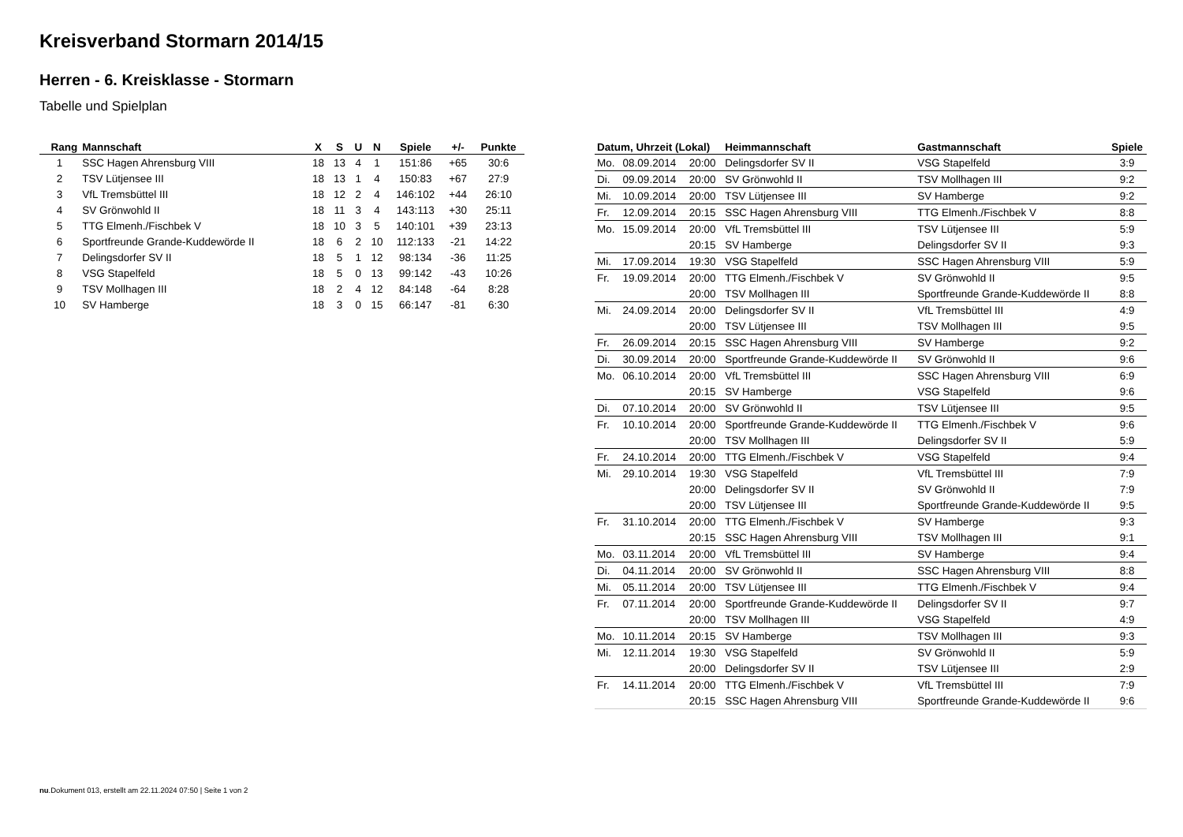Kreisverband Stormarn 2014/15
Herren - 6. Kreisklasse - Stormarn
Tabelle und Spielplan
| Rang | Mannschaft | X | S | U | N | Spiele | +/- | Punkte |
| --- | --- | --- | --- | --- | --- | --- | --- | --- |
| 1 | SSC Hagen Ahrensburg VIII | 18 | 13 | 4 | 1 | 151:86 | +65 | 30:6 |
| 2 | TSV Lütjensee III | 18 | 13 | 1 | 4 | 150:83 | +67 | 27:9 |
| 3 | VfL Tremsbüttel III | 18 | 12 | 2 | 4 | 146:102 | +44 | 26:10 |
| 4 | SV Grönwohld II | 18 | 11 | 3 | 4 | 143:113 | +30 | 25:11 |
| 5 | TTG Elmenh./Fischbek V | 18 | 10 | 3 | 5 | 140:101 | +39 | 23:13 |
| 6 | Sportfreunde Grande-Kuddewörde II | 18 | 6 | 2 | 10 | 112:133 | -21 | 14:22 |
| 7 | Delingsdorfer SV II | 18 | 5 | 1 | 12 | 98:134 | -36 | 11:25 |
| 8 | VSG Stapelfeld | 18 | 5 | 0 | 13 | 99:142 | -43 | 10:26 |
| 9 | TSV Mollhagen III | 18 | 2 | 4 | 12 | 84:148 | -64 | 8:28 |
| 10 | SV Hamberge | 18 | 3 | 0 | 15 | 66:147 | -81 | 6:30 |
| Datum, Uhrzeit (Lokal) | | | Heimmannschaft | Gastmannschaft | Spiele |
| --- | --- | --- | --- | --- | --- |
| Mo. | 08.09.2014 | 20:00 | Delingsdorfer SV II | VSG Stapelfeld | 3:9 |
| Di. | 09.09.2014 | 20:00 | SV Grönwohld II | TSV Mollhagen III | 9:2 |
| Mi. | 10.09.2014 | 20:00 | TSV Lütjensee III | SV Hamberge | 9:2 |
| Fr. | 12.09.2014 | 20:15 | SSC Hagen Ahrensburg VIII | TTG Elmenh./Fischbek V | 8:8 |
| Mo. | 15.09.2014 | 20:00 | VfL Tremsbüttel III | TSV Lütjensee III | 5:9 |
| | | 20:15 | SV Hamberge | Delingsdorfer SV II | 9:3 |
| Mi. | 17.09.2014 | 19:30 | VSG Stapelfeld | SSC Hagen Ahrensburg VIII | 5:9 |
| Fr. | 19.09.2014 | 20:00 | TTG Elmenh./Fischbek V | SV Grönwohld II | 9:5 |
| | | 20:00 | TSV Mollhagen III | Sportfreunde Grande-Kuddewörde II | 8:8 |
| Mi. | 24.09.2014 | 20:00 | Delingsdorfer SV II | VfL Tremsbüttel III | 4:9 |
| | | 20:00 | TSV Lütjensee III | TSV Mollhagen III | 9:5 |
| Fr. | 26.09.2014 | 20:15 | SSC Hagen Ahrensburg VIII | SV Hamberge | 9:2 |
| Di. | 30.09.2014 | 20:00 | Sportfreunde Grande-Kuddewörde II | SV Grönwohld II | 9:6 |
| Mo. | 06.10.2014 | 20:00 | VfL Tremsbüttel III | SSC Hagen Ahrensburg VIII | 6:9 |
| | | 20:15 | SV Hamberge | VSG Stapelfeld | 9:6 |
| Di. | 07.10.2014 | 20:00 | SV Grönwohld II | TSV Lütjensee III | 9:5 |
| Fr. | 10.10.2014 | 20:00 | Sportfreunde Grande-Kuddewörde II | TTG Elmenh./Fischbek V | 9:6 |
| | | 20:00 | TSV Mollhagen III | Delingsdorfer SV II | 5:9 |
| Fr. | 24.10.2014 | 20:00 | TTG Elmenh./Fischbek V | VSG Stapelfeld | 9:4 |
| Mi. | 29.10.2014 | 19:30 | VSG Stapelfeld | VfL Tremsbüttel III | 7:9 |
| | | 20:00 | Delingsdorfer SV II | SV Grönwohld II | 7:9 |
| | | 20:00 | TSV Lütjensee III | Sportfreunde Grande-Kuddewörde II | 9:5 |
| Fr. | 31.10.2014 | 20:00 | TTG Elmenh./Fischbek V | SV Hamberge | 9:3 |
| | | 20:15 | SSC Hagen Ahrensburg VIII | TSV Mollhagen III | 9:1 |
| Mo. | 03.11.2014 | 20:00 | VfL Tremsbüttel III | SV Hamberge | 9:4 |
| Di. | 04.11.2014 | 20:00 | SV Grönwohld II | SSC Hagen Ahrensburg VIII | 8:8 |
| Mi. | 05.11.2014 | 20:00 | TSV Lütjensee III | TTG Elmenh./Fischbek V | 9:4 |
| Fr. | 07.11.2014 | 20:00 | Sportfreunde Grande-Kuddewörde II | Delingsdorfer SV II | 9:7 |
| | | 20:00 | TSV Mollhagen III | VSG Stapelfeld | 4:9 |
| Mo. | 10.11.2014 | 20:15 | SV Hamberge | TSV Mollhagen III | 9:3 |
| Mi. | 12.11.2014 | 19:30 | VSG Stapelfeld | SV Grönwohld II | 5:9 |
| | | 20:00 | Delingsdorfer SV II | TSV Lütjensee III | 2:9 |
| Fr. | 14.11.2014 | 20:00 | TTG Elmenh./Fischbek V | VfL Tremsbüttel III | 7:9 |
| | | 20:15 | SSC Hagen Ahrensburg VIII | Sportfreunde Grande-Kuddewörde II | 9:6 |
nu.Dokument 013, erstellt am 22.11.2024 07:50 | Seite 1 von 2